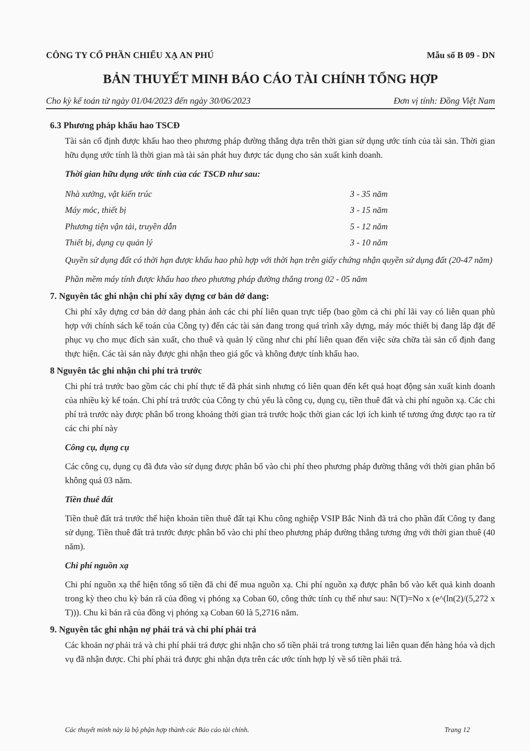CÔNG TY CỔ PHẦN CHIẾU XẠ AN PHÚ Mẫu số B 09 - DN
BẢN THUYẾT MINH BÁO CÁO TÀI CHÍNH TỔNG HỢP
Cho kỳ kế toán từ ngày 01/04/2023 đến ngày 30/06/2023 Đơn vị tính: Đồng Việt Nam
6.3 Phương pháp khấu hao TSCĐ
Tài sản cố định được khấu hao theo phương pháp đường thẳng dựa trên thời gian sử dụng ước tính của tài sản. Thời gian hữu dụng ước tính là thời gian mà tài sản phát huy được tác dụng cho sản xuất kinh doanh.
Thời gian hữu dụng ước tính của các TSCĐ như sau:
Nhà xưởng, vật kiến trúc 3 - 35 năm
Máy móc, thiết bị 3 - 15 năm
Phương tiện vận tải, truyền dẫn 5 - 12 năm
Thiết bị, dụng cụ quản lý 3 - 10 năm
Quyền sử dụng đất có thời hạn được khấu hao phù hợp với thời hạn trên giấy chứng nhận quyền sử dụng đất (20-47 năm)
Phần mềm máy tính được khấu hao theo phương pháp đường thẳng trong 02 - 05 năm
7. Nguyên tắc ghi nhận chi phí xây dựng cơ bản dở dang:
Chi phí xây dựng cơ bản dở dang phản ánh các chi phí liên quan trực tiếp (bao gồm cả chi phí lãi vay có liên quan phù hợp với chính sách kế toán của Công ty) đến các tài sản đang trong quá trình xây dựng, máy móc thiết bị đang lắp đặt để phục vụ cho mục đích sản xuất, cho thuê và quản lý cũng như chi phí liên quan đến việc sửa chữa tài sản cố định đang thực hiện. Các tài sản này được ghi nhận theo giá gốc và không được tính khấu hao.
8 Nguyên tắc ghi nhận chi phí trả trước
Chi phí trả trước bao gồm các chi phí thực tế đã phát sinh nhưng có liên quan đến kết quả hoạt động sản xuất kinh doanh của nhiều kỳ kế toán. Chi phí trả trước của Công ty chủ yếu là công cụ, dụng cụ, tiền thuê đất và chi phí nguồn xạ. Các chi phí trả trước này được phân bổ trong khoảng thời gian trả trước hoặc thời gian các lợi ích kinh tế tương ứng được tạo ra từ các chi phí này
Công cụ, dụng cụ
Các công cụ, dụng cụ đã đưa vào sử dụng được phân bổ vào chi phí theo phương pháp đường thẳng với thời gian phân bổ không quá 03 năm.
Tiền thuê đất
Tiền thuê đất trả trước thể hiện khoản tiền thuê đất tại Khu công nghiệp VSIP Bắc Ninh đã trả cho phần đất Công ty đang sử dụng. Tiền thuê đất trả trước được phân bổ vào chi phí theo phương pháp đường thẳng tương ứng với thời gian thuê (40 năm).
Chi phí nguồn xạ
Chi phí nguồn xạ thể hiện tổng số tiền đã chi để mua nguồn xạ. Chi phí nguồn xạ được phân bổ vào kết quả kinh doanh trong kỳ theo chu kỳ bán rã của đồng vị phóng xạ Coban 60, công thức tính cụ thể như sau: N(T)=No x (e^(ln(2)/(5,272 x T))). Chu kì bán rã của đồng vị phóng xạ Coban 60 là 5,2716 năm.
9. Nguyên tắc ghi nhận nợ phải trả và chi phí phải trả
Các khoản nợ phải trả và chi phí phải trả được ghi nhận cho số tiền phải trả trong tương lai liên quan đến hàng hóa và dịch vụ đã nhận được. Chi phí phải trả được ghi nhận dựa trên các ước tính hợp lý về số tiền phải trả.
Các thuyết minh này là bộ phận hợp thành các Báo cáo tài chính. Trang 12